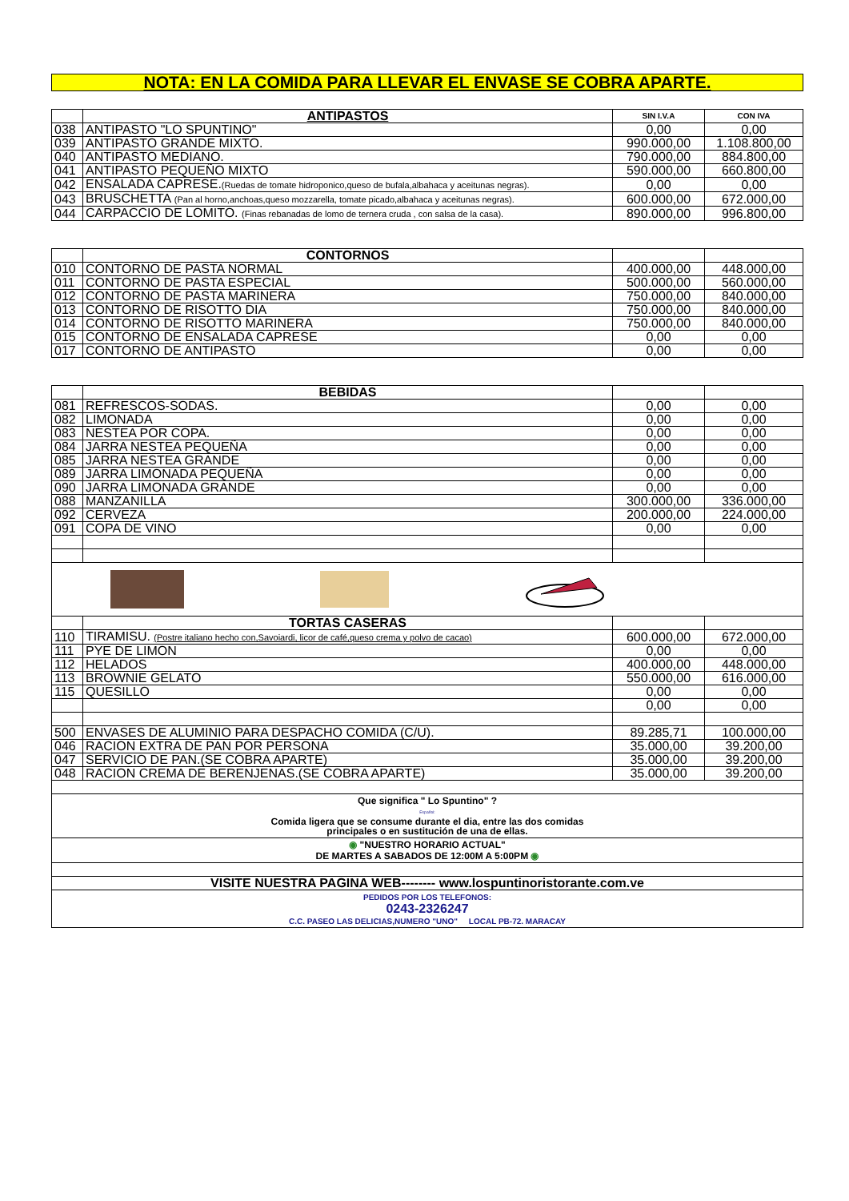NOTA: EN LA COMIDA PARA LLEVAR EL ENVASE SE COBRA APARTE.
| | ANTIPASTOS | SIN I.V.A | CON IVA |
| 038 | ANTIPASTO "LO SPUNTINO" | 0,00 | 0,00 |
| 039 | ANTIPASTO GRANDE MIXTO. | 990.000,00 | 1.108.800,00 |
| 040 | ANTIPASTO MEDIANO. | 790.000,00 | 884.800,00 |
| 041 | ANTIPASTO PEQUEÑO MIXTO | 590.000,00 | 660.800,00 |
| 042 | ENSALADA CAPRESE. (Ruedas de tomate hidroponico,queso de bufala,albahaca y aceitunas negras). | 0,00 | 0,00 |
| 043 | BRUSCHETTA (Pan al horno,anchoas,queso mozzarella, tomate picado,albahaca y aceitunas negras). | 600.000,00 | 672.000,00 |
| 044 | CARPACCIO DE LOMITO. (Finas rebanadas de lomo de ternera cruda , con salsa de la casa). | 890.000,00 | 996.800,00 |
| | CONTORNOS | | |
| 010 | CONTORNO DE PASTA NORMAL | 400.000,00 | 448.000,00 |
| 011 | CONTORNO DE PASTA ESPECIAL | 500.000,00 | 560.000,00 |
| 012 | CONTORNO DE PASTA MARINERA | 750.000,00 | 840.000,00 |
| 013 | CONTORNO DE RISOTTO DIA | 750.000,00 | 840.000,00 |
| 014 | CONTORNO DE RISOTTO MARINERA | 750.000,00 | 840.000,00 |
| 015 | CONTORNO DE ENSALADA CAPRESE | 0,00 | 0,00 |
| 017 | CONTORNO DE ANTIPASTO | 0,00 | 0,00 |
| | BEBIDAS | | |
| 081 | REFRESCOS-SODAS. | 0,00 | 0,00 |
| 082 | LIMONADA | 0,00 | 0,00 |
| 083 | NESTEA POR COPA. | 0,00 | 0,00 |
| 084 | JARRA NESTEA PEQUEÑA | 0,00 | 0,00 |
| 085 | JARRA NESTEA GRANDE | 0,00 | 0,00 |
| 089 | JARRA LIMONADA PEQUEÑA | 0,00 | 0,00 |
| 090 | JARRA LIMONADA GRANDE | 0,00 | 0,00 |
| 088 | MANZANILLA | 300.000,00 | 336.000,00 |
| 092 | CERVEZA | 200.000,00 | 224.000,00 |
| 091 | COPA DE VINO | 0,00 | 0,00 |
| | TORTAS CASERAS | | |
| 110 | TIRAMISU. (Postre italiano hecho con,Savoiardi, licor de café,queso crema y polvo de cacao) | 600.000,00 | 672.000,00 |
| 111 | PYE DE LIMON | 0,00 | 0,00 |
| 112 | HELADOS | 400.000,00 | 448.000,00 |
| 113 | BROWNIE GELATO | 550.000,00 | 616.000,00 |
| 115 | QUESILLO | 0,00 | 0,00 |
| | | 0,00 | 0,00 |
| 500 | ENVASES DE ALUMINIO PARA DESPACHO COMIDA (C/U). | 89.285,71 | 100.000,00 |
| 046 | RACION EXTRA DE PAN POR PERSONA | 35.000,00 | 39.200,00 |
| 047 | SERVICIO DE PAN.(SE COBRA APARTE) | 35.000,00 | 39.200,00 |
| 048 | RACION CREMA DE BERENJENAS.(SE COBRA APARTE) | 35.000,00 | 39.200,00 |
| Que significa " Lo Spuntino" ? Español: Comida ligera que se consume durante el dia, entre las dos comidas principales o en sustitución de una de ellas. | | | |
| ◉ "NUESTRO HORARIO ACTUAL" DE MARTES A SABADOS DE 12:00M A 5:00PM ◉ | | | |
| VISITE NUESTRA PAGINA WEB-------- www.lospuntinoristorante.com.ve | | | |
| PEDIDOS POR LOS TELEFONOS: 0243-2326247 C.C. PASEO LAS DELICIAS,NUMERO "UNO" LOCAL PB-72. MARACAY | | | |